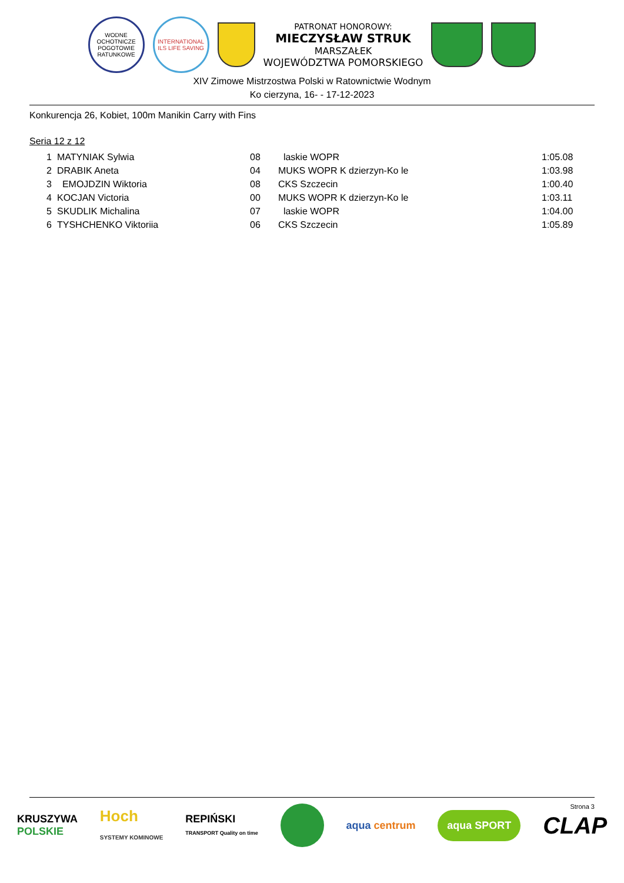WODNE OCHOTNICZE POGOTOWIE RATUNKOWE
INTERNATIONAL ILS LIFE SAVING
PATRONAT HONOROWY:
MIECZYSŁAW STRUK
MARSZAŁEK
WOJEWÓDZTWA POMORSKIEGO
XIV Zimowe Mistrzostwa Polski w Ratownictwie Wodnym
Ko cierzyna, 16- - 17-12-2023
Konkurencja 26, Kobiet, 100m Manikin Carry with Fins
Seria 12 z 12
| 1 | MATYNIAK Sylwia | 08 | laskie WOPR | 1:05.08 |
| 2 | DRABIK Aneta | 04 | MUKS WOPR K dzierzyn-Ko le | 1:03.98 |
| 3 | EMOJDZIN Wiktoria | 08 | CKS Szczecin | 1:00.40 |
| 4 | KOCJAN Victoria | 00 | MUKS WOPR K dzierzyn-Ko le | 1:03.11 |
| 5 | SKUDLIK Michalina | 07 | laskie WOPR | 1:04.00 |
| 6 | TYSHCHENKO Viktoriia | 06 | CKS Szczecin | 1:05.89 |
Strona 3
KRUSZYWA
POLSKIE
Hoch
SYSTEMY KOMINOWE
REPIŃSKI
TRANSPORT Quality on time
aqua centrum
aqua SPORT
CLAP